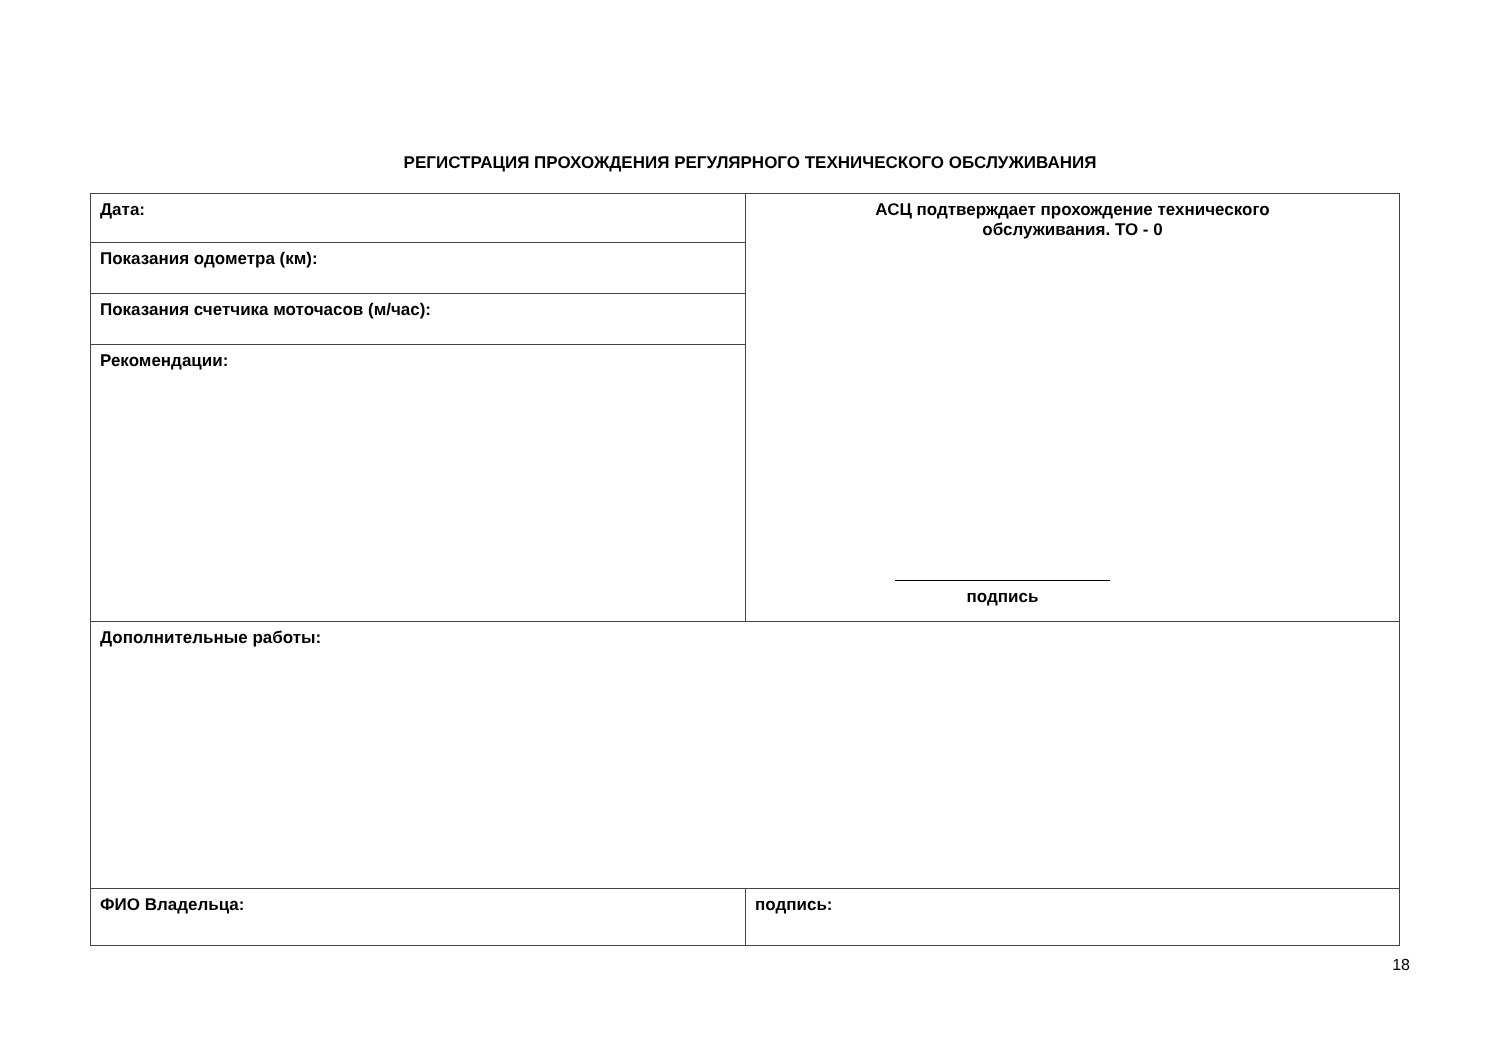РЕГИСТРАЦИЯ ПРОХОЖДЕНИЯ РЕГУЛЯРНОГО ТЕХНИЧЕСКОГО ОБСЛУЖИВАНИЯ
| Дата: | АСЦ подтверждает прохождение технического обслуживания. ТО - 0 подпись |
| Показания одометра (км): | |
| Показания счетчика моточасов (м/час): | |
| Рекомендации: | |
| Дополнительные работы: | |
| ФИО Владельца: | подпись: |
18